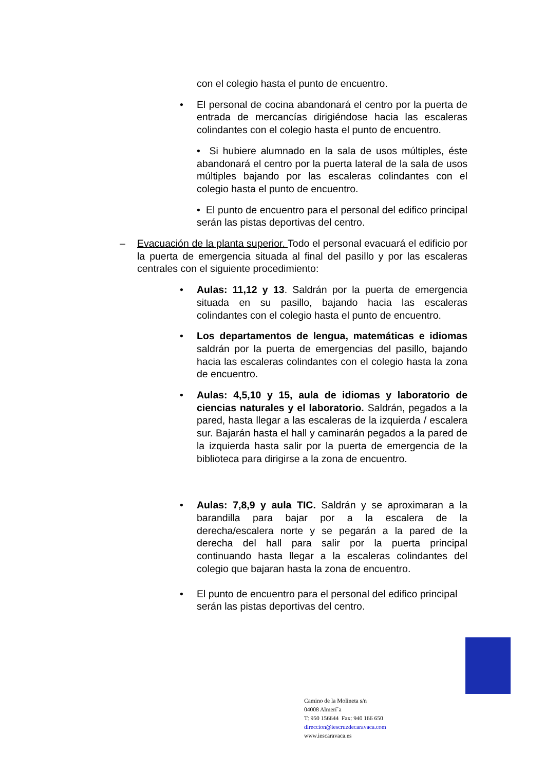con el colegio hasta el punto de encuentro.
• El personal de cocina abandonará el centro por la puerta de entrada de mercancías dirigiéndose hacia las escaleras colindantes con el colegio hasta el punto de encuentro.
• Si hubiere alumnado en la sala de usos múltiples, éste abandonará el centro por la puerta lateral de la sala de usos múltiples bajando por las escaleras colindantes con el colegio hasta el punto de encuentro.
• El punto de encuentro para el personal del edifico principal serán las pistas deportivas del centro.
– Evacuación de la planta superior. Todo el personal evacuará el edificio por la puerta de emergencia situada al final del pasillo y por las escaleras centrales con el siguiente procedimiento:
• Aulas: 11,12 y 13. Saldrán por la puerta de emergencia situada en su pasillo, bajando hacia las escaleras colindantes con el colegio hasta el punto de encuentro.
• Los departamentos de lengua, matemáticas e idiomas saldrán por la puerta de emergencias del pasillo, bajando hacia las escaleras colindantes con el colegio hasta la zona de encuentro.
• Aulas: 4,5,10 y 15, aula de idiomas y laboratorio de ciencias naturales y el laboratorio. Saldrán, pegados a la pared, hasta llegar a las escaleras de la izquierda / escalera sur. Bajarán hasta el hall y caminarán pegados a la pared de la izquierda hasta salir por la puerta de emergencia de la biblioteca para dirigirse a la zona de encuentro.
• Aulas: 7,8,9 y aula TIC. Saldrán y se aproximaran a la barandilla para bajar por a la escalera de la derecha/escalera norte y se pegarán a la pared de la derecha del hall para salir por la puerta principal continuando hasta llegar a la escaleras colindantes del colegio que bajaran hasta la zona de encuentro.
• El punto de encuentro para el personal del edifico principal serán las pistas deportivas del centro.
Camino de la Molineta s/n
04008 Almerí´a
T: 950 156644 Fax: 940 166 650
direccion@iescruzdecaravaca.com
www.iescaravaca.es